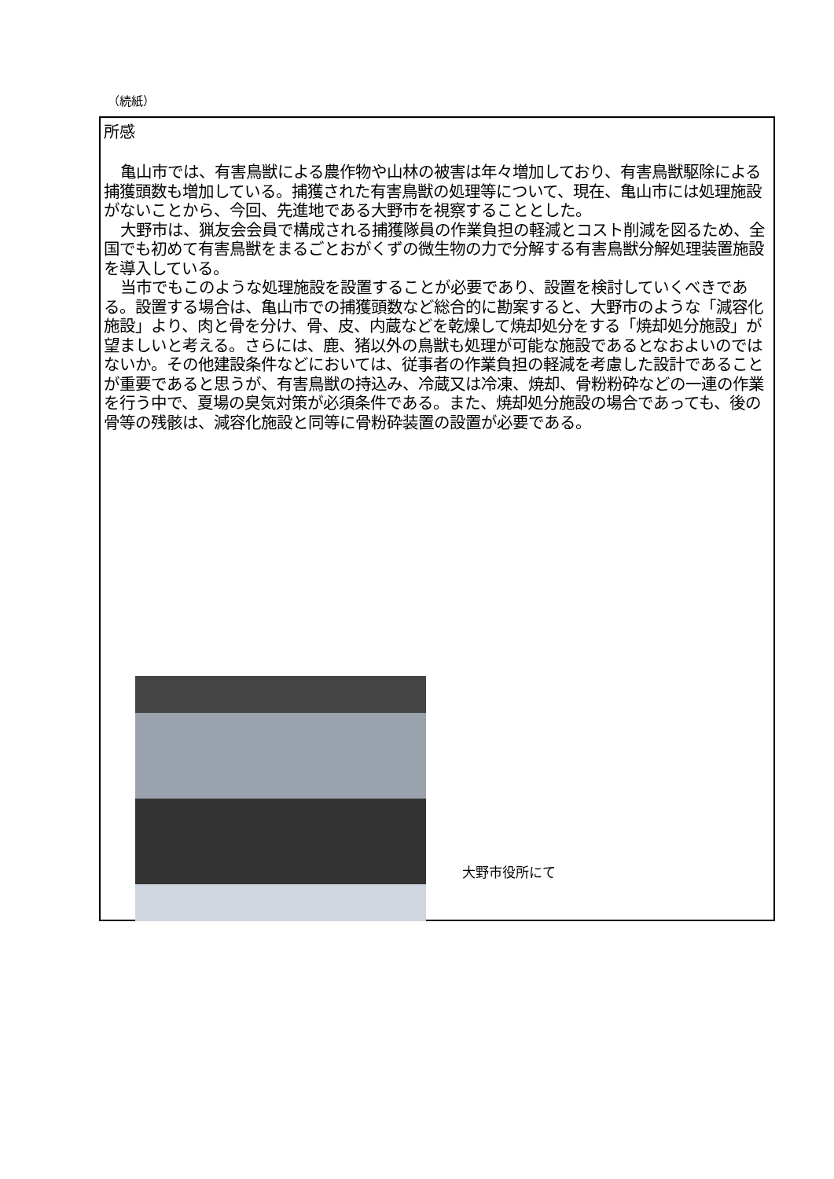（続紙）
所感
亀山市では、有害鳥獣による農作物や山林の被害は年々増加しており、有害鳥獣駆除による捕獲頭数も増加している。捕獲された有害鳥獣の処理等について、現在、亀山市には処理施設がないことから、今回、先進地である大野市を視察することとした。
大野市は、猟友会会員で構成される捕獲隊員の作業負担の軽減とコスト削減を図るため、全国でも初めて有害鳥獣をまるごとおがくずの微生物の力で分解する有害鳥獣分解処理装置施設を導入している。
当市でもこのような処理施設を設置することが必要であり、設置を検討していくべきである。設置する場合は、亀山市での捕獲頭数など総合的に勘案すると、大野市のような「減容化施設」より、肉と骨を分け、骨、皮、内蔵などを乾燥して焼却処分をする「焼却処分施設」が望ましいと考える。さらには、鹿、猪以外の鳥獣も処理が可能な施設であるとなおよいのではないか。その他建設条件などにおいては、従事者の作業負担の軽減を考慮した設計であることが重要であると思うが、有害鳥獣の持込み、冷蔵又は冷凍、焼却、骨粉粉砕などの一連の作業を行う中で、夏場の臭気対策が必須条件である。また、焼却処分施設の場合であっても、後の骨等の残骸は、減容化施設と同等に骨粉砕装置の設置が必要である。
大野市役所にて